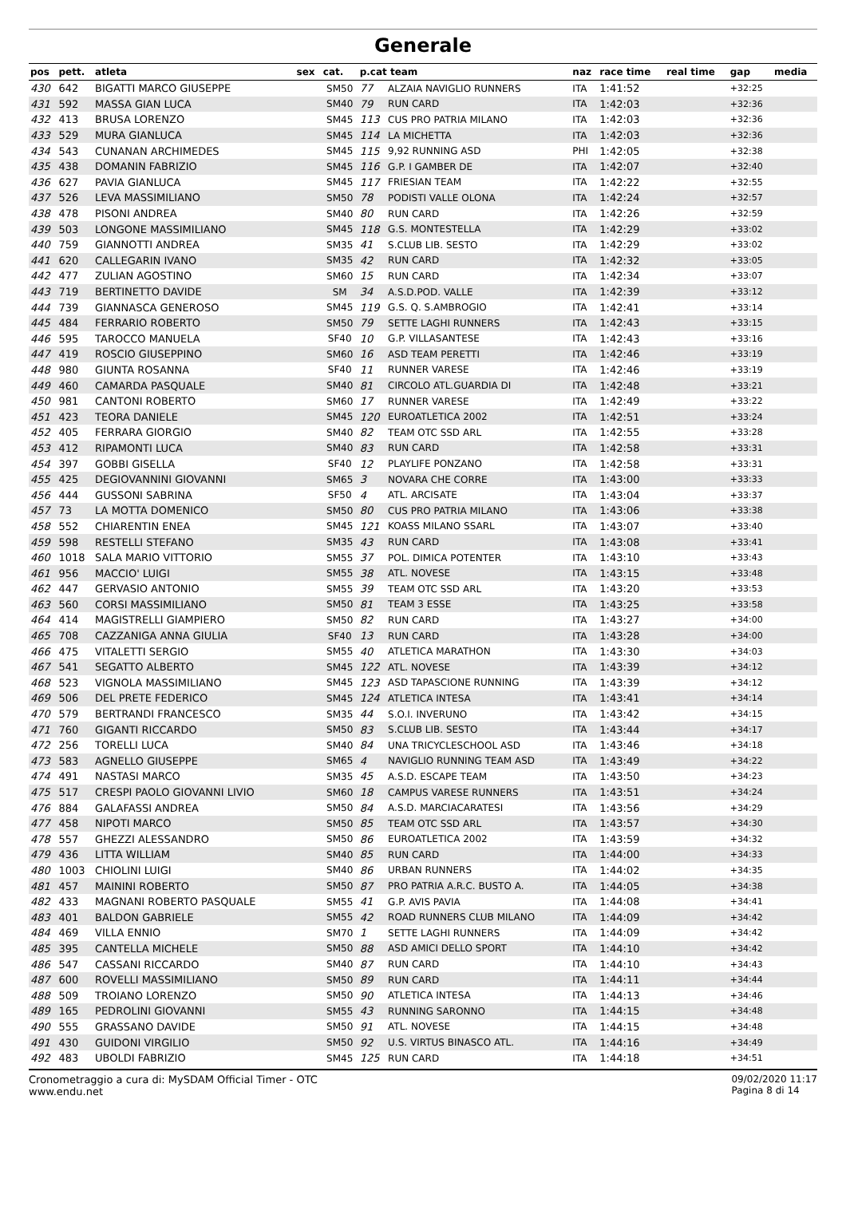Generale
| pos | pett. | atleta | sex | cat. | p.cat team | | naz | race time | real time | gap | media |
| --- | --- | --- | --- | --- | --- | --- | --- | --- | --- | --- | --- |
| 430 | 642 | BIGATTI MARCO GIUSEPPE | | SM50 | 77 | ALZAIA NAVIGLIO RUNNERS | ITA | 1:41:52 | | +32:25 | |
| 431 | 592 | MASSA GIAN LUCA | | SM40 | 79 | RUN CARD | ITA | 1:42:03 | | +32:36 | |
| 432 | 413 | BRUSA LORENZO | | SM45 | 113 | CUS PRO PATRIA MILANO | ITA | 1:42:03 | | +32:36 | |
| 433 | 529 | MURA GIANLUCA | | SM45 | 114 | LA MICHETTA | ITA | 1:42:03 | | +32:36 | |
| 434 | 543 | CUNANAN ARCHIMEDES | | SM45 | 115 | 9,92 RUNNING ASD | PHI | 1:42:05 | | +32:38 | |
| 435 | 438 | DOMANIN FABRIZIO | | SM45 | 116 | G.P. I GAMBER DE | ITA | 1:42:07 | | +32:40 | |
| 436 | 627 | PAVIA GIANLUCA | | SM45 | 117 | FRIESIAN TEAM | ITA | 1:42:22 | | +32:55 | |
| 437 | 526 | LEVA MASSIMILIANO | | SM50 | 78 | PODISTI VALLE OLONA | ITA | 1:42:24 | | +32:57 | |
| 438 | 478 | PISONI ANDREA | | SM40 | 80 | RUN CARD | ITA | 1:42:26 | | +32:59 | |
| 439 | 503 | LONGONE MASSIMILIANO | | SM45 | 118 | G.S. MONTESTELLA | ITA | 1:42:29 | | +33:02 | |
| 440 | 759 | GIANNOTTI ANDREA | | SM35 | 41 | S.CLUB LIB. SESTO | ITA | 1:42:29 | | +33:02 | |
| 441 | 620 | CALLEGARIN IVANO | | SM35 | 42 | RUN CARD | ITA | 1:42:32 | | +33:05 | |
| 442 | 477 | ZULIAN AGOSTINO | | SM60 | 15 | RUN CARD | ITA | 1:42:34 | | +33:07 | |
| 443 | 719 | BERTINETTO DAVIDE | | SM | 34 | A.S.D.POD. VALLE | ITA | 1:42:39 | | +33:12 | |
| 444 | 739 | GIANNASCA GENEROSO | | SM45 | 119 | G.S. Q. S.AMBROGIO | ITA | 1:42:41 | | +33:14 | |
| 445 | 484 | FERRARIO ROBERTO | | SM50 | 79 | SETTE LAGHI RUNNERS | ITA | 1:42:43 | | +33:15 | |
| 446 | 595 | TAROCCO MANUELA | | SF40 | 10 | G.P. VILLASANTESE | ITA | 1:42:43 | | +33:16 | |
| 447 | 419 | ROSCIO GIUSEPPINO | | SM60 | 16 | ASD TEAM PERETTI | ITA | 1:42:46 | | +33:19 | |
| 448 | 980 | GIUNTA ROSANNA | | SF40 | 11 | RUNNER VARESE | ITA | 1:42:46 | | +33:19 | |
| 449 | 460 | CAMARDA PASQUALE | | SM40 | 81 | CIRCOLO ATL.GUARDIA DI | ITA | 1:42:48 | | +33:21 | |
| 450 | 981 | CANTONI ROBERTO | | SM60 | 17 | RUNNER VARESE | ITA | 1:42:49 | | +33:22 | |
| 451 | 423 | TEORA DANIELE | | SM45 | 120 | EUROATLETICA 2002 | ITA | 1:42:51 | | +33:24 | |
| 452 | 405 | FERRARA GIORGIO | | SM40 | 82 | TEAM OTC SSD ARL | ITA | 1:42:55 | | +33:28 | |
| 453 | 412 | RIPAMONTI LUCA | | SM40 | 83 | RUN CARD | ITA | 1:42:58 | | +33:31 | |
| 454 | 397 | GOBBI GISELLA | | SF40 | 12 | PLAYLIFE PONZANO | ITA | 1:42:58 | | +33:31 | |
| 455 | 425 | DEGIOVANNINI GIOVANNI | | SM65 | 3 | NOVARA CHE CORRE | ITA | 1:43:00 | | +33:33 | |
| 456 | 444 | GUSSONI SABRINA | | SF50 | 4 | ATL. ARCISATE | ITA | 1:43:04 | | +33:37 | |
| 457 | 73 | LA MOTTA DOMENICO | | SM50 | 80 | CUS PRO PATRIA MILANO | ITA | 1:43:06 | | +33:38 | |
| 458 | 552 | CHIARENTIN ENEA | | SM45 | 121 | KOASS MILANO SSARL | ITA | 1:43:07 | | +33:40 | |
| 459 | 598 | RESTELLI STEFANO | | SM35 | 43 | RUN CARD | ITA | 1:43:08 | | +33:41 | |
| 460 | 1018 | SALA MARIO VITTORIO | | SM55 | 37 | POL. DIMICA POTENTER | ITA | 1:43:10 | | +33:43 | |
| 461 | 956 | MACCIO' LUIGI | | SM55 | 38 | ATL. NOVESE | ITA | 1:43:15 | | +33:48 | |
| 462 | 447 | GERVASIO ANTONIO | | SM55 | 39 | TEAM OTC SSD ARL | ITA | 1:43:20 | | +33:53 | |
| 463 | 560 | CORSI MASSIMILIANO | | SM50 | 81 | TEAM 3 ESSE | ITA | 1:43:25 | | +33:58 | |
| 464 | 414 | MAGISTRELLI GIAMPIERO | | SM50 | 82 | RUN CARD | ITA | 1:43:27 | | +34:00 | |
| 465 | 708 | CAZZANIGA ANNA GIULIA | | SF40 | 13 | RUN CARD | ITA | 1:43:28 | | +34:00 | |
| 466 | 475 | VITALETTI SERGIO | | SM55 | 40 | ATLETICA MARATHON | ITA | 1:43:30 | | +34:03 | |
| 467 | 541 | SEGATTO ALBERTO | | SM45 | 122 | ATL. NOVESE | ITA | 1:43:39 | | +34:12 | |
| 468 | 523 | VIGNOLA MASSIMILIANO | | SM45 | 123 | ASD TAPASCIONE RUNNING | ITA | 1:43:39 | | +34:12 | |
| 469 | 506 | DEL PRETE FEDERICO | | SM45 | 124 | ATLETICA INTESA | ITA | 1:43:41 | | +34:14 | |
| 470 | 579 | BERTRANDI FRANCESCO | | SM35 | 44 | S.O.I. INVERUNO | ITA | 1:43:42 | | +34:15 | |
| 471 | 760 | GIGANTI RICCARDO | | SM50 | 83 | S.CLUB LIB. SESTO | ITA | 1:43:44 | | +34:17 | |
| 472 | 256 | TORELLI LUCA | | SM40 | 84 | UNA TRICYCLESCHOOL ASD | ITA | 1:43:46 | | +34:18 | |
| 473 | 583 | AGNELLO GIUSEPPE | | SM65 | 4 | NAVIGLIO RUNNING TEAM ASD | ITA | 1:43:49 | | +34:22 | |
| 474 | 491 | NASTASI MARCO | | SM35 | 45 | A.S.D. ESCAPE TEAM | ITA | 1:43:50 | | +34:23 | |
| 475 | 517 | CRESPI PAOLO GIOVANNI LIVIO | | SM60 | 18 | CAMPUS VARESE RUNNERS | ITA | 1:43:51 | | +34:24 | |
| 476 | 884 | GALAFASSI ANDREA | | SM50 | 84 | A.S.D. MARCIACARATESI | ITA | 1:43:56 | | +34:29 | |
| 477 | 458 | NIPOTI MARCO | | SM50 | 85 | TEAM OTC SSD ARL | ITA | 1:43:57 | | +34:30 | |
| 478 | 557 | GHEZZI ALESSANDRO | | SM50 | 86 | EUROATLETICA 2002 | ITA | 1:43:59 | | +34:32 | |
| 479 | 436 | LITTA WILLIAM | | SM40 | 85 | RUN CARD | ITA | 1:44:00 | | +34:33 | |
| 480 | 1003 | CHIOLINI LUIGI | | SM40 | 86 | URBAN RUNNERS | ITA | 1:44:02 | | +34:35 | |
| 481 | 457 | MAININI ROBERTO | | SM50 | 87 | PRO PATRIA A.R.C. BUSTO A. | ITA | 1:44:05 | | +34:38 | |
| 482 | 433 | MAGNANI ROBERTO PASQUALE | | SM55 | 41 | G.P. AVIS PAVIA | ITA | 1:44:08 | | +34:41 | |
| 483 | 401 | BALDON GABRIELE | | SM55 | 42 | ROAD RUNNERS CLUB MILANO | ITA | 1:44:09 | | +34:42 | |
| 484 | 469 | VILLA ENNIO | | SM70 | 1 | SETTE LAGHI RUNNERS | ITA | 1:44:09 | | +34:42 | |
| 485 | 395 | CANTELLA MICHELE | | SM50 | 88 | ASD AMICI DELLO SPORT | ITA | 1:44:10 | | +34:42 | |
| 486 | 547 | CASSANI RICCARDO | | SM40 | 87 | RUN CARD | ITA | 1:44:10 | | +34:43 | |
| 487 | 600 | ROVELLI MASSIMILIANO | | SM50 | 89 | RUN CARD | ITA | 1:44:11 | | +34:44 | |
| 488 | 509 | TROIANO LORENZO | | SM50 | 90 | ATLETICA INTESA | ITA | 1:44:13 | | +34:46 | |
| 489 | 165 | PEDROLINI GIOVANNI | | SM55 | 43 | RUNNING SARONNO | ITA | 1:44:15 | | +34:48 | |
| 490 | 555 | GRASSANO DAVIDE | | SM50 | 91 | ATL. NOVESE | ITA | 1:44:15 | | +34:48 | |
| 491 | 430 | GUIDONI VIRGILIO | | SM50 | 92 | U.S. VIRTUS BINASCO ATL. | ITA | 1:44:16 | | +34:49 | |
| 492 | 483 | UBOLDI FABRIZIO | | SM45 | 125 | RUN CARD | ITA | 1:44:18 | | +34:51 | |
Cronometraggio a cura di: MySDAM Official Timer - OTC
www.endu.net
09/02/2020 11:17
Pagina 8 di 14